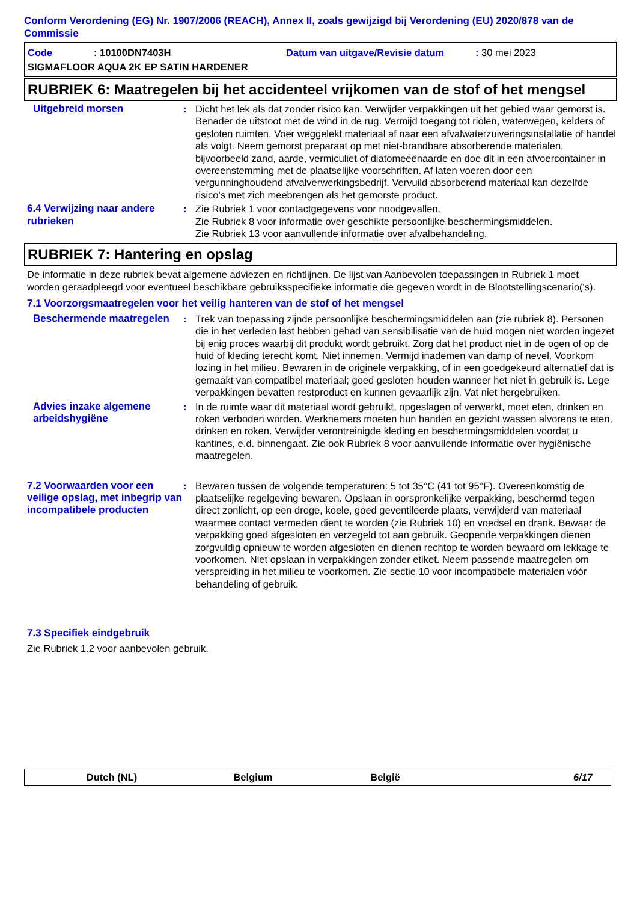Conform Verordening (EG) Nr. 1907/2006 (REACH), Annex II, zoals gewijzigd bij Verordening (EU) 2020/878 van de Commissie
Code: 10100DN7403H Datum van uitgave/Revisie datum: 30 mei 2023
SIGMAFLOOR AQUA 2K EP SATIN HARDENER
RUBRIEK 6: Maatregelen bij het accidenteel vrijkomen van de stof of het mengsel
Uitgebreid morsen : Dicht het lek als dat zonder risico kan. Verwijder verpakkingen uit het gebied waar gemorst is. Benader de uitstoot met de wind in de rug. Vermijd toegang tot riolen, waterwegen, kelders of gesloten ruimten. Voer weggelekt materiaal af naar een afvalwaterzuiveringsinstallatie of handel als volgt. Neem gemorst preparaat op met niet-brandbare absorberende materialen, bijvoorbeeld zand, aarde, vermiculiet of diatomeeënaarde en doe dit in een afvoercontainer in overeenstemming met de plaatselijke voorschriften. Af laten voeren door een vergunninghoudend afvalverwerkingsbedrijf. Vervuild absorberend materiaal kan dezelfde risico's met zich meebrengen als het gemorste product.
6.4 Verwijzing naar andere rubrieken
: Zie Rubriek 1 voor contactgegevens voor noodgevallen.
Zie Rubriek 8 voor informatie over geschikte persoonlijke beschermingsmiddelen.
Zie Rubriek 13 voor aanvullende informatie over afvalbehandeling.
RUBRIEK 7: Hantering en opslag
De informatie in deze rubriek bevat algemene adviezen en richtlijnen. De lijst van Aanbevolen toepassingen in Rubriek 1 moet worden geraadpleegd voor eventueel beschikbare gebruiksspecifieke informatie die gegeven wordt in de Blootstellingscenario('s).
7.1 Voorzorgsmaatregelen voor het veilig hanteren van de stof of het mengsel
Beschermende maatregelen : Trek van toepassing zijnde persoonlijke beschermingsmiddelen aan (zie rubriek 8). Personen die in het verleden last hebben gehad van sensibilisatie van de huid mogen niet worden ingezet bij enig proces waarbij dit produkt wordt gebruikt. Zorg dat het product niet in de ogen of op de huid of kleding terecht komt. Niet innemen. Vermijd inademen van damp of nevel. Voorkom lozing in het milieu. Bewaren in de originele verpakking, of in een goedgekeurd alternatief dat is gemaakt van compatibel materiaal; goed gesloten houden wanneer het niet in gebruik is. Lege verpakkingen bevatten restproduct en kunnen gevaarlijk zijn. Vat niet hergebruiken.
Advies inzake algemene arbeidshygiëne
: In de ruimte waar dit materiaal wordt gebruikt, opgeslagen of verwerkt, moet eten, drinken en roken verboden worden. Werknemers moeten hun handen en gezicht wassen alvorens te eten, drinken en roken. Verwijder verontreinigde kleding en beschermingsmiddelen voordat u kantines, e.d. binnengaat. Zie ook Rubriek 8 voor aanvullende informatie over hygiënische maatregelen.
7.2 Voorwaarden voor een veilige opslag, met inbegrip van incompatibele producten
: Bewaren tussen de volgende temperaturen: 5 tot 35°C (41 tot 95°F). Overeenkomstig de plaatselijke regelgeving bewaren. Opslaan in oorspronkelijke verpakking, beschermd tegen direct zonlicht, op een droge, koele, goed geventileerde plaats, verwijderd van materiaal waarmee contact vermeden dient te worden (zie Rubriek 10) en voedsel en drank. Bewaar de verpakking goed afgesloten en verzegeld tot aan gebruik. Geopende verpakkingen dienen zorgvuldig opnieuw te worden afgesloten en dienen rechtop te worden bewaard om lekkage te voorkomen. Niet opslaan in verpakkingen zonder etiket. Neem passende maatregelen om verspreiding in het milieu te voorkomen. Zie sectie 10 voor incompatibele materialen vóór behandeling of gebruik.
7.3 Specifiek eindgebruik
Zie Rubriek 1.2 voor aanbevolen gebruik.
Dutch (NL) Belgium België 6/17